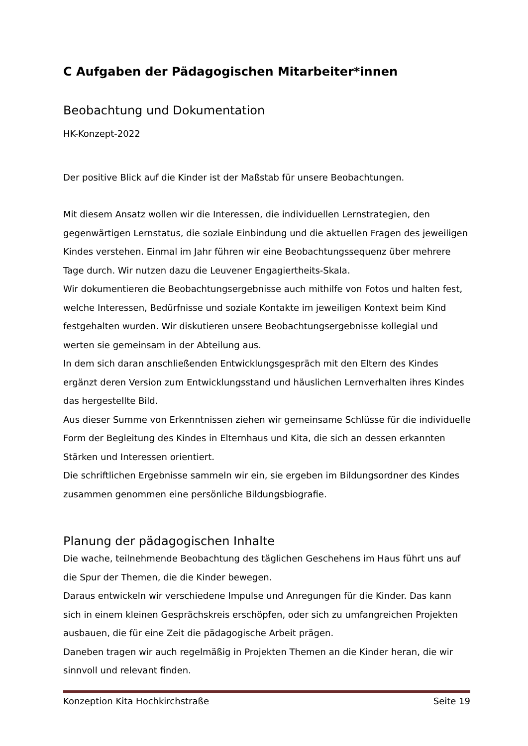C Aufgaben der Pädagogischen Mitarbeiter*innen
Beobachtung und Dokumentation
HK-Konzept-2022
Der positive Blick auf die Kinder ist der Maßstab für unsere Beobachtungen.
Mit diesem Ansatz wollen wir die Interessen, die individuellen Lernstrategien, den gegenwärtigen Lernstatus, die soziale Einbindung und die aktuellen Fragen des jeweiligen Kindes verstehen. Einmal im Jahr führen wir eine Beobachtungssequenz über mehrere Tage durch. Wir nutzen dazu die Leuvener Engagiertheits-Skala.
Wir dokumentieren die Beobachtungsergebnisse auch mithilfe von Fotos und halten fest, welche Interessen, Bedürfnisse und soziale Kontakte im jeweiligen Kontext beim Kind festgehalten wurden. Wir diskutieren unsere Beobachtungsergebnisse kollegial und werten sie gemeinsam in der Abteilung aus.
In dem sich daran anschließenden Entwicklungsgespräch mit den Eltern des Kindes ergänzt deren Version zum Entwicklungsstand und häuslichen Lernverhalten ihres Kindes das hergestellte Bild.
Aus dieser Summe von Erkenntnissen ziehen wir gemeinsame Schlüsse für die individuelle Form der Begleitung des Kindes in Elternhaus und Kita, die sich an dessen erkannten Stärken und Interessen orientiert.
Die schriftlichen Ergebnisse sammeln wir ein, sie ergeben im Bildungsordner des Kindes zusammen genommen eine persönliche Bildungsbiografie.
Planung der pädagogischen Inhalte
Die wache, teilnehmende Beobachtung des täglichen Geschehens im Haus führt uns auf die Spur der Themen, die die Kinder bewegen.
Daraus entwickeln wir verschiedene Impulse und Anregungen für die Kinder. Das kann sich in einem kleinen Gesprächskreis erschöpfen, oder sich zu umfangreichen Projekten ausbauen, die für eine Zeit die pädagogische Arbeit prägen.
Daneben tragen wir auch regelmäßig in Projekten Themen an die Kinder heran, die wir sinnvoll und relevant finden.
Konzeption Kita Hochkirchstraße Seite 19